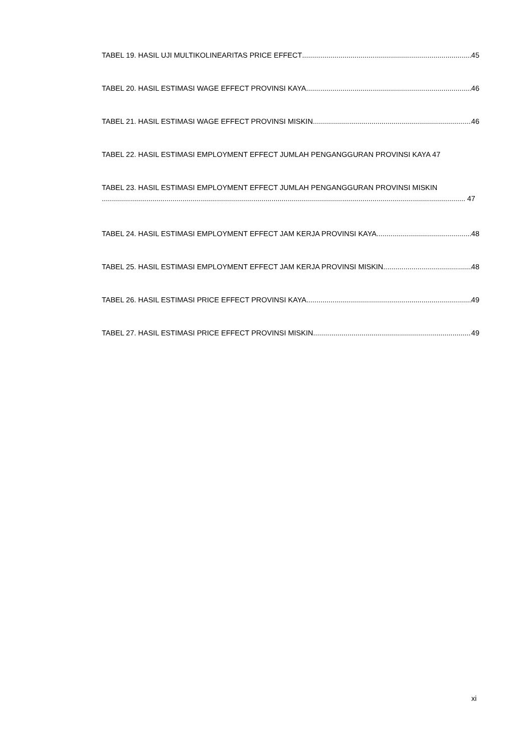TABEL 19. HASIL UJI MULTIKOLINEARITAS PRICE EFFECT 45
TABEL 20. HASIL ESTIMASI WAGE EFFECT PROVINSI KAYA 46
TABEL 21. HASIL ESTIMASI WAGE EFFECT PROVINSI MISKIN 46
TABEL 22. HASIL ESTIMASI EMPLOYMENT EFFECT JUMLAH PENGANGGURAN PROVINSI KAYA 47
TABEL 23. HASIL ESTIMASI EMPLOYMENT EFFECT JUMLAH PENGANGGURAN PROVINSI MISKIN
47
TABEL 24. HASIL ESTIMASI EMPLOYMENT EFFECT JAM KERJA PROVINSI KAYA 48
TABEL 25. HASIL ESTIMASI EMPLOYMENT EFFECT JAM KERJA PROVINSI MISKIN 48
TABEL 26. HASIL ESTIMASI PRICE EFFECT PROVINSI KAYA 49
TABEL 27. HASIL ESTIMASI PRICE EFFECT PROVINSI MISKIN 49
xi